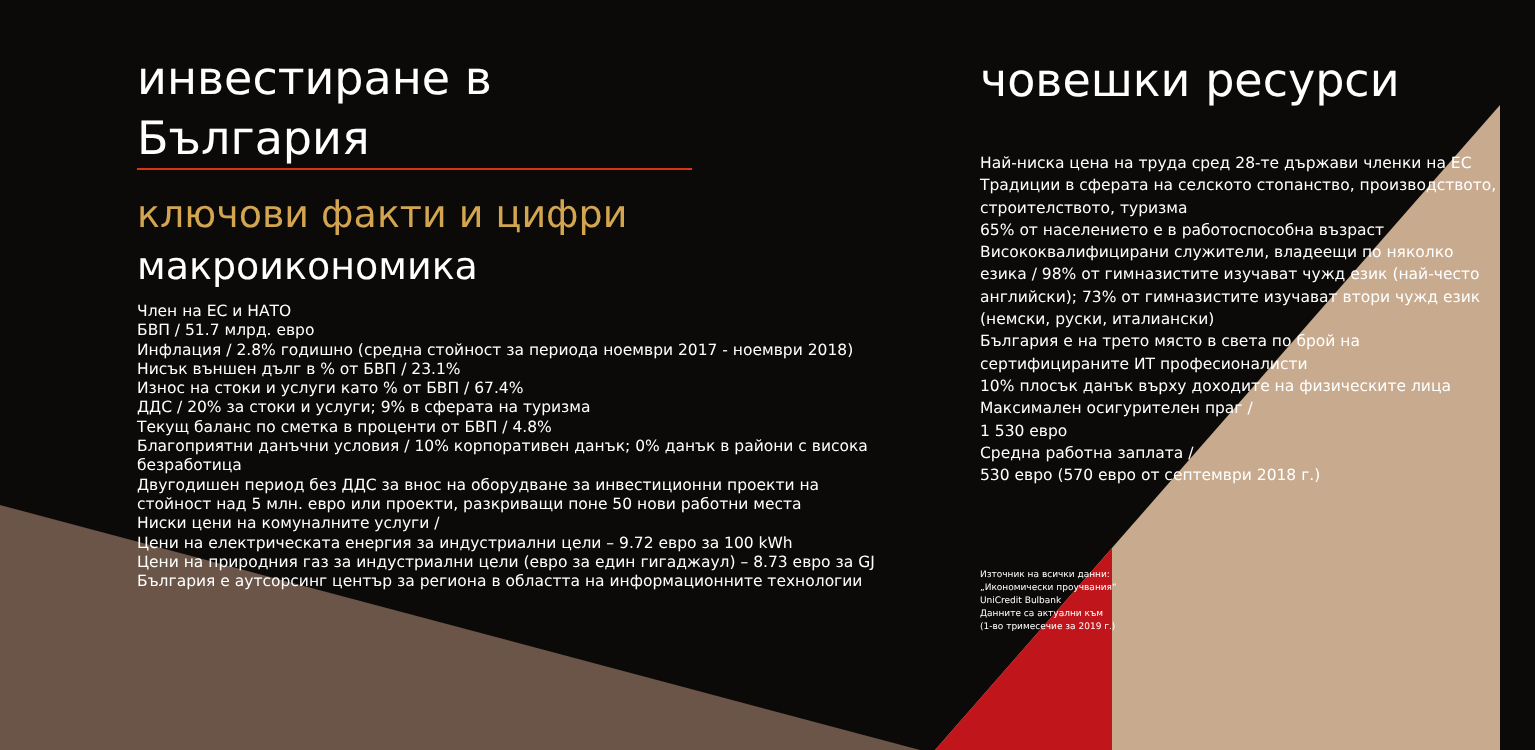инвестиране в България
ключови факти и цифри
макроикономика
Член на ЕС и НАТО
БВП / 51.7 млрд. евро
Инфлация / 2.8% годишно (средна стойност за периода ноември 2017 - ноември 2018)
Нисък външен дълг в % от БВП / 23.1%
Износ на стоки и услуги като % от БВП / 67.4%
ДДС / 20% за стоки и услуги; 9% в сферата на туризма
Текущ баланс по сметка в проценти от БВП / 4.8%
Благоприятни данъчни условия / 10% корпоративен данък; 0% данък в райони с висока безработица
Двугодишен период без ДДС за внос на оборудване за инвестиционни проекти на стойност над 5 млн. евро или проекти, разкриващи поне 50 нови работни места
Ниски цени на комуналните услуги /
Цени на електрическата енергия за индустриални цели – 9.72 евро за 100 kWh
Цени на природния газ за индустриални цели (евро за един гигаджаул) – 8.73 евро за GJ
България е аутсорсинг център за региона в областта на информационните технологии
човешки ресурси
Най-ниска цена на труда сред 28-те държави членки на ЕС
Традиции в сферата на селското стопанство, производството, строителството, туризма
65% от населението е в работоспособна възраст
Висококвалифицирани служители, владеещи по няколко езика / 98% от гимназистите изучават чужд език (най-често английски); 73% от гимназистите изучават втори чужд език (немски, руски, италиански)
България е на трето място в света по брой на сертифицираните ИТ професионалисти
10% плосък данък върху доходите на физическите лица
Максимален осигурителен праг /
1 530 евро
Средна работна заплата /
530 евро (570 евро от септември 2018 г.)
Източник на всички данни:
„Икономически проучвания“
UniCredit Bulbank
Данните са актуални към
(1-во тримесечие за 2019 г.)